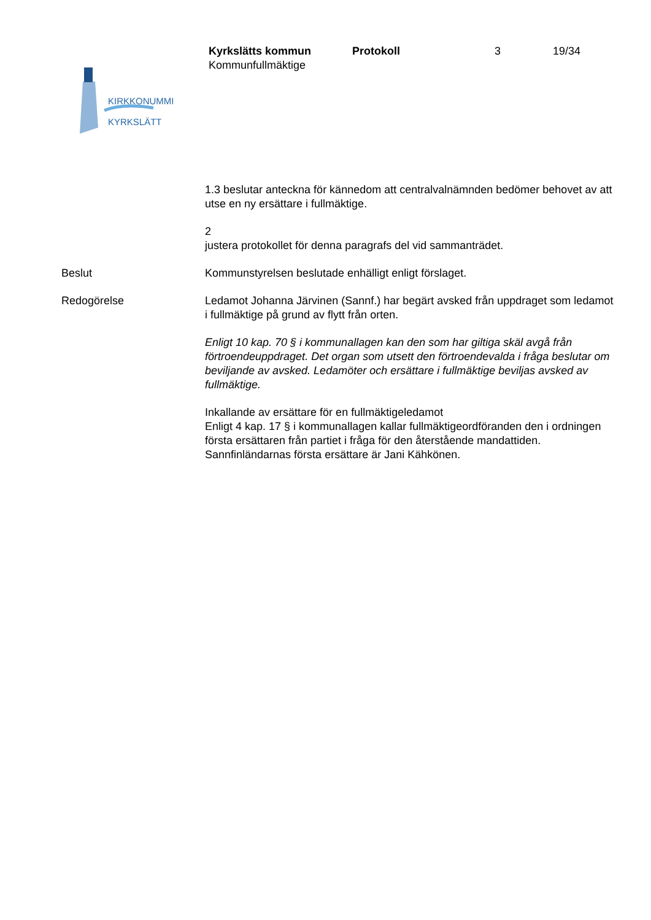KIRKKONUMMI
KYRKSLÄTT
Kyrkslätts kommun Protokoll 3 19/34
Kommunfullmäktige
1.3 beslutar anteckna för kännedom att centralvalnämnden bedömer behovet av att utse en ny ersättare i fullmäktige.
2
justera protokollet för denna paragrafs del vid sammanträdet.
Beslut Kommunstyrelsen beslutade enhälligt enligt förslaget.
Redogörelse Ledamot Johanna Järvinen (Sannf.) har begärt avsked från uppdraget som ledamot i fullmäktige på grund av flytt från orten.
Enligt 10 kap. 70 § i kommunallagen kan den som har giltiga skäl avgå från förtroendeuppdraget. Det organ som utsett den förtroendevalda i fråga beslutar om beviljande av avsked. Ledamöter och ersättare i fullmäktige beviljas avsked av fullmäktige.
Inkallande av ersättare för en fullmäktigeledamot
Enligt 4 kap. 17 § i kommunallagen kallar fullmäktigeordföranden den i ordningen första ersättaren från partiet i fråga för den återstående mandattiden. Sannfinländarnas första ersättare är Jani Kähkönen.